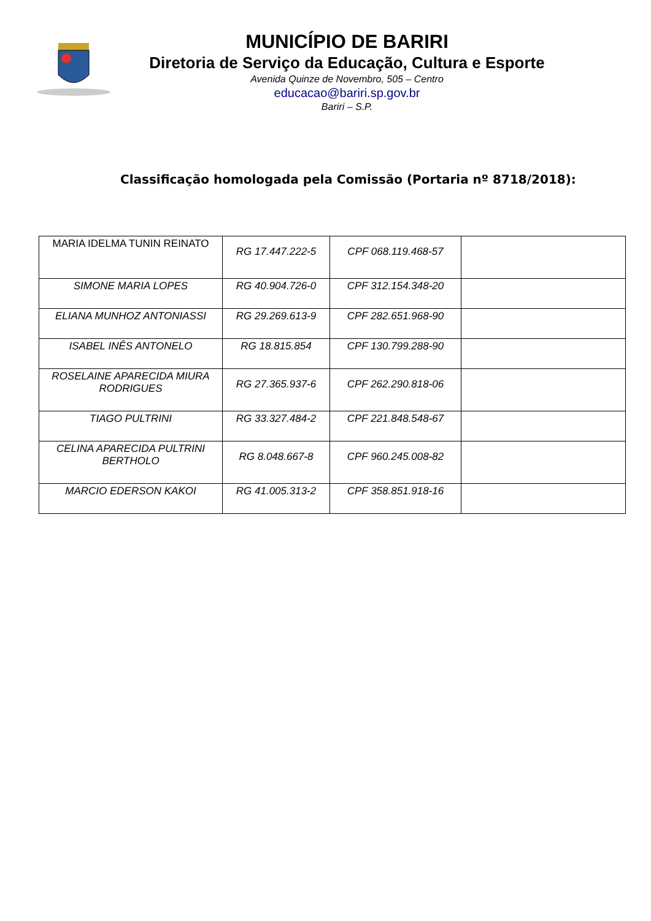MUNICÍPIO DE BARIRI
Diretoria de Serviço da Educação, Cultura e Esporte
Avenida Quinze de Novembro, 505 – Centro
educacao@bariri.sp.gov.br
Bariri – S.P.
Classificação homologada pela Comissão (Portaria nº 8718/2018):
| MARIA IDELMA TUNIN REINATO | RG 17.447.222-5 | CPF 068.119.468-57 | |
| SIMONE MARIA LOPES | RG 40.904.726-0 | CPF 312.154.348-20 | |
| ELIANA MUNHOZ ANTONIASSI | RG 29.269.613-9 | CPF 282.651.968-90 | |
| ISABEL INÊS ANTONELO | RG 18.815.854 | CPF 130.799.288-90 | |
| ROSELAINE APARECIDA MIURA RODRIGUES | RG 27.365.937-6 | CPF 262.290.818-06 | |
| TIAGO PULTRINI | RG 33.327.484-2 | CPF 221.848.548-67 | |
| CELINA APARECIDA PULTRINI BERTHOLO | RG 8.048.667-8 | CPF 960.245.008-82 | |
| MARCIO EDERSON KAKOI | RG 41.005.313-2 | CPF 358.851.918-16 | |